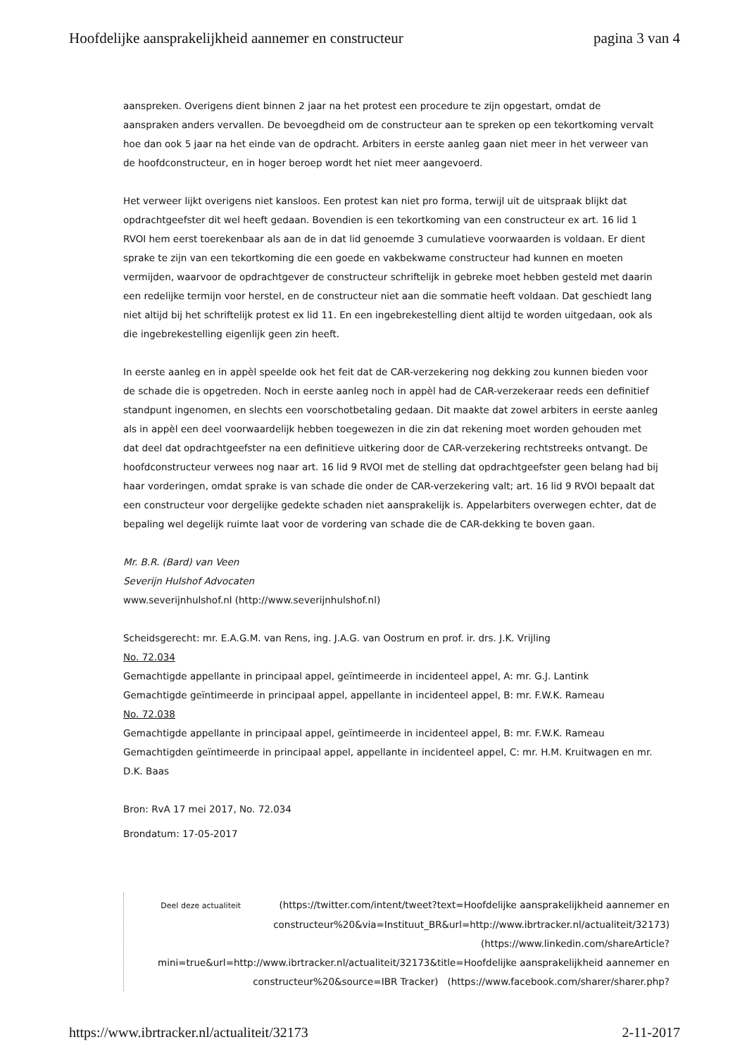Hoofdelijke aansprakelijkheid aannemer en constructeur pagina 3 van 4
aanspreken. Overigens dient binnen 2 jaar na het protest een procedure te zijn opgestart, omdat de aanspraken anders vervallen. De bevoegdheid om de constructeur aan te spreken op een tekortkoming vervalt hoe dan ook 5 jaar na het einde van de opdracht. Arbiters in eerste aanleg gaan niet meer in het verweer van de hoofdconstructeur, en in hoger beroep wordt het niet meer aangevoerd.
Het verweer lijkt overigens niet kansloos. Een protest kan niet pro forma, terwijl uit de uitspraak blijkt dat opdrachtgeefster dit wel heeft gedaan. Bovendien is een tekortkoming van een constructeur ex art. 16 lid 1 RVOI hem eerst toerekenbaar als aan de in dat lid genoemde 3 cumulatieve voorwaarden is voldaan. Er dient sprake te zijn van een tekortkoming die een goede en vakbekwame constructeur had kunnen en moeten vermijden, waarvoor de opdrachtgever de constructeur schriftelijk in gebreke moet hebben gesteld met daarin een redelijke termijn voor herstel, en de constructeur niet aan die sommatie heeft voldaan. Dat geschiedt lang niet altijd bij het schriftelijk protest ex lid 11. En een ingebrekestelling dient altijd te worden uitgedaan, ook als die ingebrekestelling eigenlijk geen zin heeft.
In eerste aanleg en in appèl speelde ook het feit dat de CAR-verzekering nog dekking zou kunnen bieden voor de schade die is opgetreden. Noch in eerste aanleg noch in appèl had de CAR-verzekeraar reeds een definitief standpunt ingenomen, en slechts een voorschotbetaling gedaan. Dit maakte dat zowel arbiters in eerste aanleg als in appèl een deel voorwaardelijk hebben toegewezen in die zin dat rekening moet worden gehouden met dat deel dat opdrachtgeefster na een definitieve uitkering door de CAR-verzekering rechtstreeks ontvangt. De hoofdconstructeur verwees nog naar art. 16 lid 9 RVOI met de stelling dat opdrachtgeefster geen belang had bij haar vorderingen, omdat sprake is van schade die onder de CAR-verzekering valt; art. 16 lid 9 RVOI bepaalt dat een constructeur voor dergelijke gedekte schaden niet aansprakelijk is. Appelarbiters overwegen echter, dat de bepaling wel degelijk ruimte laat voor de vordering van schade die de CAR-dekking te boven gaan.
Mr. B.R. (Bard) van Veen
Severijn Hulshof Advocaten
www.severijnhulshof.nl (http://www.severijnhulshof.nl)
Scheidsgerecht: mr. E.A.G.M. van Rens, ing. J.A.G. van Oostrum en prof. ir. drs. J.K. Vrijling
No. 72.034
Gemachtigde appellante in principaal appel, geïntimeerde in incidenteel appel, A: mr. G.J. Lantink
Gemachtigde geïntimeerde in principaal appel, appellante in incidenteel appel, B: mr. F.W.K. Rameau
No. 72.038
Gemachtigde appellante in principaal appel, geïntimeerde in incidenteel appel, B: mr. F.W.K. Rameau
Gemachtigden geïntimeerde in principaal appel, appellante in incidenteel appel, C: mr. H.M. Kruitwagen en mr. D.K. Baas
Bron: RvA 17 mei 2017, No. 72.034
Brondatum: 17-05-2017
Deel deze actualiteit (https://twitter.com/intent/tweet?text=Hoofdelijke aansprakelijkheid aannemer en constructeur%20&via=Instituut_BR&url=http://www.ibrtracker.nl/actualiteit/32173)
(https://www.linkedin.com/shareArticle? mini=true&url=http://www.ibrtracker.nl/actualiteit/32173&title=Hoofdelijke aansprakelijkheid aannemer en constructeur%20&source=IBR Tracker) (https://www.facebook.com/sharer/sharer.php?
https://www.ibrtracker.nl/actualiteit/32173 2-11-2017